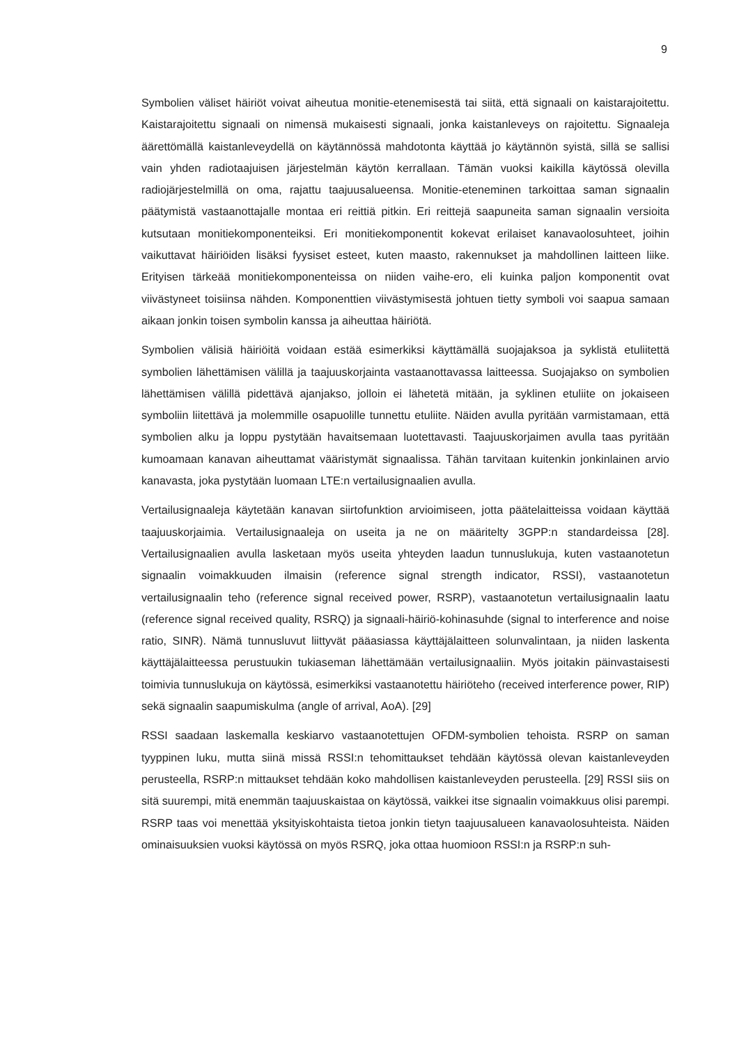9
Symbolien väliset häiriöt voivat aiheutua monitie-etenemisestä tai siitä, että signaali on kaistarajoitettu. Kaistarajoitettu signaali on nimensä mukaisesti signaali, jonka kaistanleveys on rajoitettu. Signaaleja äärettömällä kaistanleveydellä on käytännössä mahdotonta käyttää jo käytännön syistä, sillä se sallisi vain yhden radiotaajuisen järjestelmän käytön kerrallaan. Tämän vuoksi kaikilla käytössä olevilla radiojärjestelmillä on oma, rajattu taajuusalueensa. Monitie-eteneminen tarkoittaa saman signaalin päätymistä vastaanottajalle montaa eri reittiä pitkin. Eri reittejä saapuneita saman signaalin versioita kutsutaan monitiekomponenteiksi. Eri monitiekomponentit kokevat erilaiset kanavaolosuhteet, joihin vaikuttavat häiriöiden lisäksi fyysiset esteet, kuten maasto, rakennukset ja mahdollinen laitteen liike. Erityisen tärkeää monitiekomponenteissa on niiden vaihe-ero, eli kuinka paljon komponentit ovat viivästyneet toisiinsa nähden. Komponenttien viivästymisestä johtuen tietty symboli voi saapua samaan aikaan jonkin toisen symbolin kanssa ja aiheuttaa häiriötä.
Symbolien välisiä häiriöitä voidaan estää esimerkiksi käyttämällä suojajaksoa ja syklistä etuliitettä symbolien lähettämisen välillä ja taajuuskorjainta vastaanottavassa laitteessa. Suojajakso on symbolien lähettämisen välillä pidettävä ajanjakso, jolloin ei lähetetä mitään, ja syklinen etuliite on jokaiseen symboliin liitettävä ja molemmille osapuolille tunnettu etuliite. Näiden avulla pyritään varmistamaan, että symbolien alku ja loppu pystytään havaitsemaan luotettavasti. Taajuuskorjaimen avulla taas pyritään kumoamaan kanavan aiheuttamat vääristymät signaalissa. Tähän tarvitaan kuitenkin jonkinlainen arvio kanavasta, joka pystytään luomaan LTE:n vertailusignaalien avulla.
Vertailusignaaleja käytetään kanavan siirtofunktion arvioimiseen, jotta päätelaitteissa voidaan käyttää taajuuskorjaimia. Vertailusignaaleja on useita ja ne on määritelty 3GPP:n standardeissa [28]. Vertailusignaalien avulla lasketaan myös useita yhteyden laadun tunnuslukuja, kuten vastaanotetun signaalin voimakkuuden ilmaisin (reference signal strength indicator, RSSI), vastaanotetun vertailusignaalin teho (reference signal received power, RSRP), vastaanotetun vertailusignaalin laatu (reference signal received quality, RSRQ) ja signaali-häiriö-kohinasuhde (signal to interference and noise ratio, SINR). Nämä tunnusluvut liittyvät pääasiassa käyttäjälaitteen solunvalintaan, ja niiden laskenta käyttäjälaitteessa perustuukin tukiaseman lähettämään vertailusignaaliin. Myös joitakin päinvastaisesti toimivia tunnuslukuja on käytössä, esimerkiksi vastaanotettu häiriöteho (received interference power, RIP) sekä signaalin saapumiskulma (angle of arrival, AoA). [29]
RSSI saadaan laskemalla keskiarvo vastaanotettujen OFDM-symbolien tehoista. RSRP on saman tyyppinen luku, mutta siinä missä RSSI:n tehomittaukset tehdään käytössä olevan kaistanleveyden perusteella, RSRP:n mittaukset tehdään koko mahdollisen kaistanleveyden perusteella. [29] RSSI siis on sitä suurempi, mitä enemmän taajuuskaistaa on käytössä, vaikkei itse signaalin voimakkuus olisi parempi. RSRP taas voi menettää yksityiskohtaista tietoa jonkin tietyn taajuusalueen kanavaolosuhteista. Näiden ominaisuuksien vuoksi käytössä on myös RSRQ, joka ottaa huomioon RSSI:n ja RSRP:n suh-